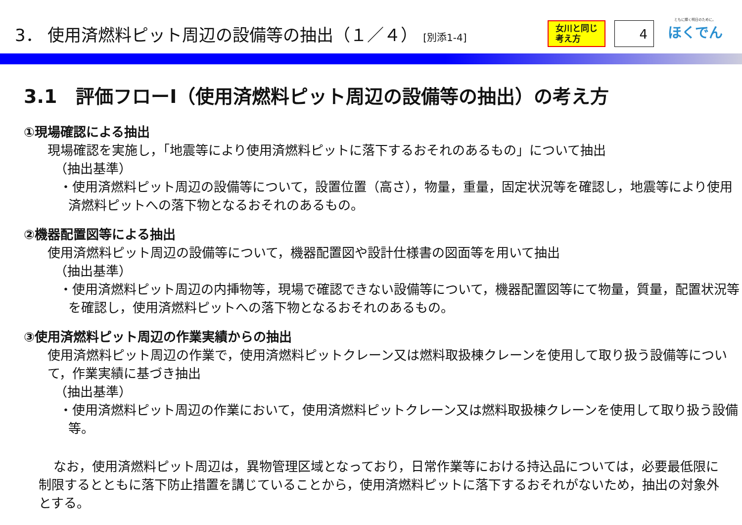3． 使用済燃料ピット周辺の設備等の抽出（１／４） [別添1-4]
女川と同じ
考え方
4
ともに輝く明日のために。
ほくでん
3.1　評価フローⅠ（使用済燃料ピット周辺の設備等の抽出）の考え方
①現場確認による抽出
現場確認を実施し，「地震等により使用済燃料ピットに落下するおそれのあるもの」について抽出
（抽出基準）
・使用済燃料ピット周辺の設備等について，設置位置（高さ），物量，重量，固定状況等を確認し，地震等により使用済燃料ピットへの落下物となるおそれのあるもの。
②機器配置図等による抽出
使用済燃料ピット周辺の設備等について，機器配置図や設計仕様書の図面等を用いて抽出
（抽出基準）
・使用済燃料ピット周辺の内挿物等，現場で確認できない設備等について，機器配置図等にて物量，質量，配置状況等を確認し，使用済燃料ピットへの落下物となるおそれのあるもの。
③使用済燃料ピット周辺の作業実績からの抽出
使用済燃料ピット周辺の作業で，使用済燃料ピットクレーン又は燃料取扱棟クレーンを使用して取り扱う設備等について，作業実績に基づき抽出
（抽出基準）
・使用済燃料ピット周辺の作業において，使用済燃料ピットクレーン又は燃料取扱棟クレーンを使用して取り扱う設備等。
なお，使用済燃料ピット周辺は，異物管理区域となっており，日常作業等における持込品については，必要最低限に制限するとともに落下防止措置を講じていることから，使用済燃料ピットに落下するおそれがないため，抽出の対象外とする。